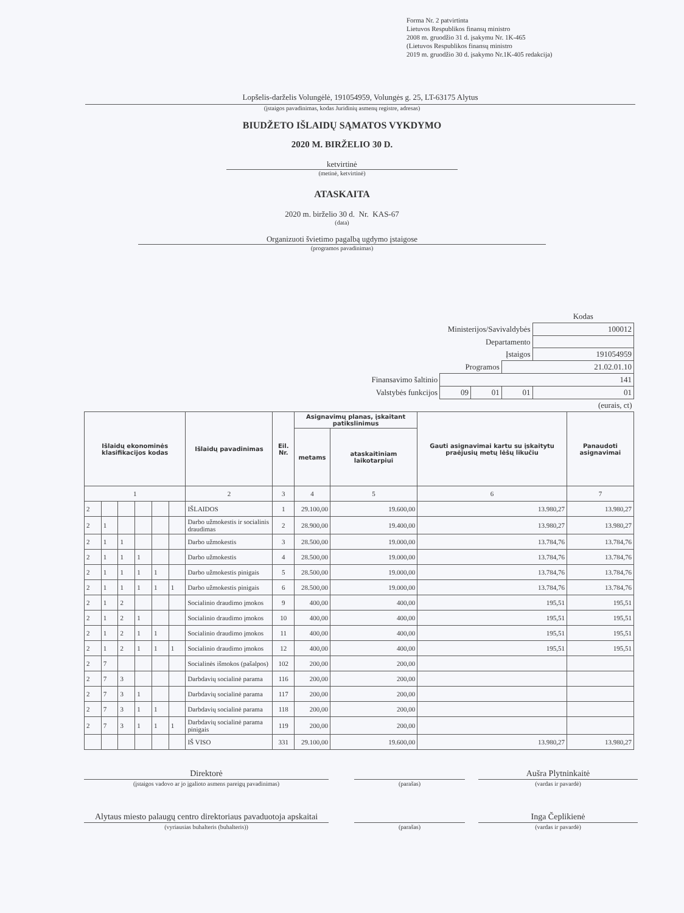Forma Nr. 2 patvirtinta
Lietuvos Respublikos finansų ministro
2008 m. gruodžio 31 d. įsakymu Nr. 1K-465
(Lietuvos Respublikos finansų ministro
2019 m. gruodžio 30 d. įsakymo Nr.1K-405 redakcija)
Lopšelis-darželis Volungėlė, 191054959, Volungės g. 25, LT-63175 Alytus
(įstaigos pavadinimas, kodas Juridinių asmenų registre, adresas)
BIUDŽETO IŠLAIDŲ SĄMATOS VYKDYMO
2020 M. BIRŽELIO 30 D.
ketvirtinė
(metinė, ketvirtinė)
ATASKAITA
2020 m. birželio 30 d. Nr. KAS-67
(data)
Organizuoti švietimo pagalbą ugdymo įstaigose
(programos pavadinimas)
| | | | | Kodas |
| Ministerijos/Savivaldybės | | | | 100012 |
| Departamento | | | | |
| Įstaigos | | | | 191054959 |
| Programos | | | 21.02.01.10 | |
| Finansavimo šaltinio | 141 | | | |
| Valstybės funkcijos | 09 | 01 | 01 | 01 |
| (eurais, ct) | | | | |
| Išlaidų ekonominės klasifikacijos kodas | | | | | | Išlaidų pavadinimas | Eil. Nr. | Asignavimų planas, įskaitant patikslinimus | | Gauti asignavimai kartu su įskaitytu praėjusių metų lėšų likučiu | Panaudoti asignavimai |
| --- | --- | --- | --- | --- | --- | --- | --- | --- | --- | --- | --- |
| | | | | | | | | metams | ataskaitiniam laikotarpiui | | |
| 1 | | | | | | 2 | 3 | 4 | 5 | 6 | 7 |
| 2 | | | | | | IŠLAIDOS | 1 | 29.100,00 | 19.600,00 | 13.980,27 | 13.980,27 |
| 2 | 1 | | | | | Darbo užmokestis ir socialinis draudimas | 2 | 28.900,00 | 19.400,00 | 13.980,27 | 13.980,27 |
| 2 | 1 | 1 | | | | Darbo užmokestis | 3 | 28.500,00 | 19.000,00 | 13.784,76 | 13.784,76 |
| 2 | 1 | 1 | 1 | | | Darbo užmokestis | 4 | 28.500,00 | 19.000,00 | 13.784,76 | 13.784,76 |
| 2 | 1 | 1 | 1 | 1 | | Darbo užmokestis pinigais | 5 | 28.500,00 | 19.000,00 | 13.784,76 | 13.784,76 |
| 2 | 1 | 1 | 1 | 1 | 1 | Darbo užmokestis pinigais | 6 | 28.500,00 | 19.000,00 | 13.784,76 | 13.784,76 |
| 2 | 1 | 2 | | | | Socialinio draudimo įmokos | 9 | 400,00 | 400,00 | 195,51 | 195,51 |
| 2 | 1 | 2 | 1 | | | Socialinio draudimo įmokos | 10 | 400,00 | 400,00 | 195,51 | 195,51 |
| 2 | 1 | 2 | 1 | 1 | | Socialinio draudimo įmokos | 11 | 400,00 | 400,00 | 195,51 | 195,51 |
| 2 | 1 | 2 | 1 | 1 | 1 | Socialinio draudimo įmokos | 12 | 400,00 | 400,00 | 195,51 | 195,51 |
| 2 | 7 | | | | | Socialinės išmokos (pašalpos) | 102 | 200,00 | 200,00 | | |
| 2 | 7 | 3 | | | | Darbdavių socialinė parama | 116 | 200,00 | 200,00 | | |
| 2 | 7 | 3 | 1 | | | Darbdavių socialinė parama | 117 | 200,00 | 200,00 | | |
| 2 | 7 | 3 | 1 | 1 | | Darbdavių socialinė parama | 118 | 200,00 | 200,00 | | |
| 2 | 7 | 3 | 1 | 1 | 1 | Darbdavių socialinė parama pinigais | 119 | 200,00 | 200,00 | | |
| | | | | | | IŠ VISO | 331 | 29.100,00 | 19.600,00 | 13.980,27 | 13.980,27 |
| Direktorė | | | | Aušra Plytninkaitė |
| (įstaigos vadovo ar jo įgalioto asmens pareigų pavadinimas) | | (parašas) | | (vardas ir pavardė) |
| Alytaus miesto palaugų centro direktoriaus pavaduotoja apskaitai | | | | Inga Čeplikienė |
| (vyriausias buhalteris (buhalteris)) | | (parašas) | | (vardas ir pavardė) |